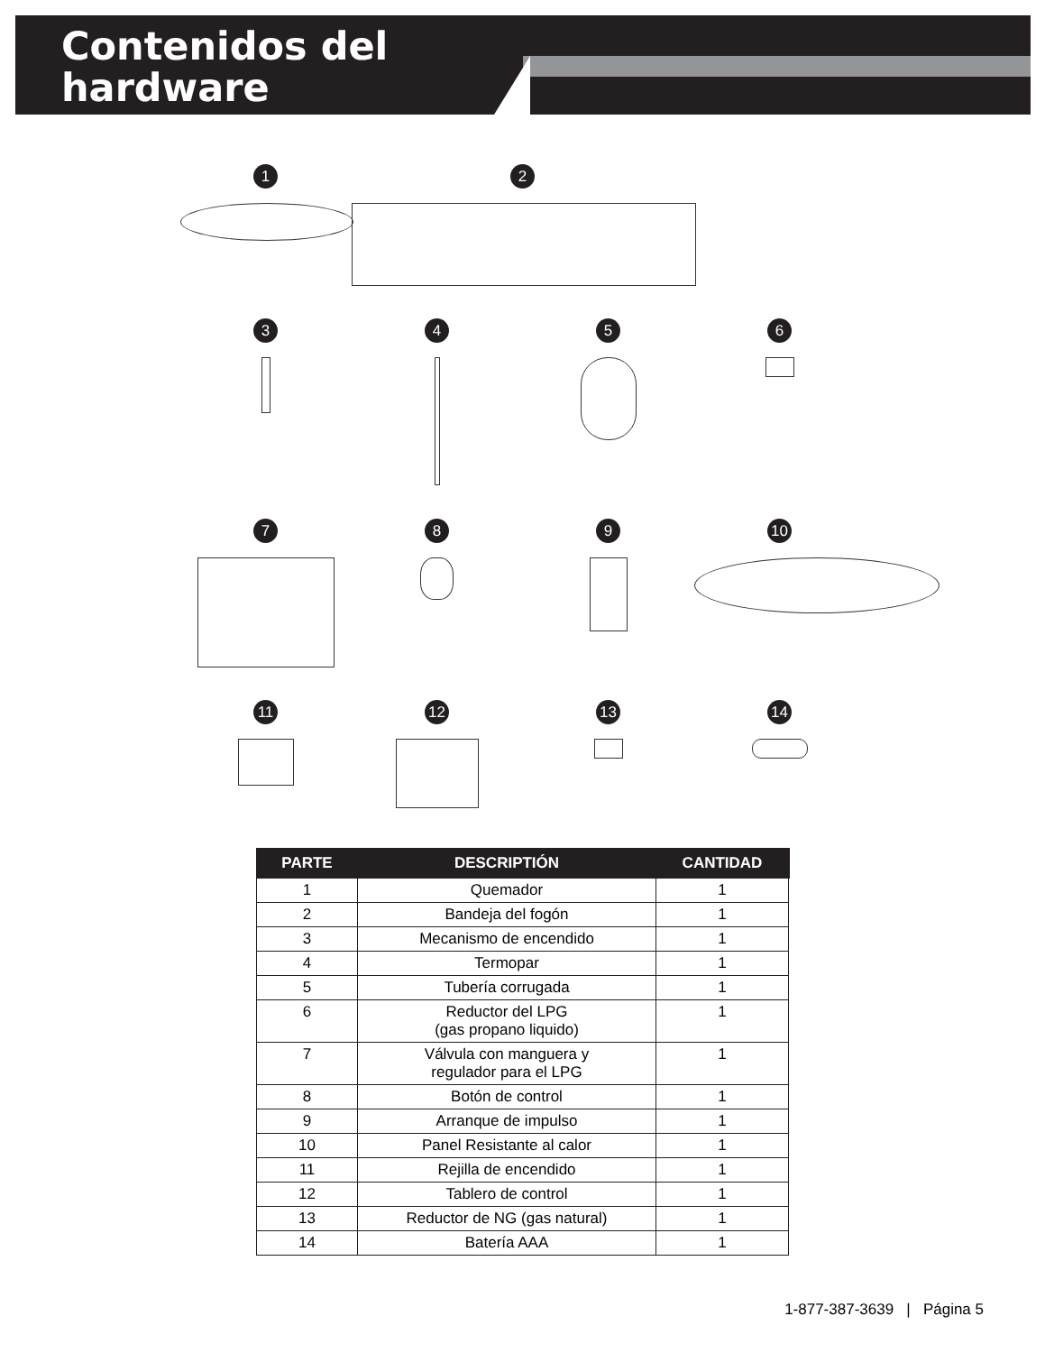Contenidos del
hardware
1
2
3
4
5
6
7
8
9
10
11
12
13
14
| PARTE | DESCRIPTIÓN | CANTIDAD |
| --- | --- | --- |
| 1 | Quemador | 1 |
| 2 | Bandeja del fogón | 1 |
| 3 | Mecanismo de encendido | 1 |
| 4 | Termopar | 1 |
| 5 | Tubería corrugada | 1 |
| 6 | Reductor del LPG (gas propano liquido) | 1 |
| 7 | Válvula con manguera y regulador para el LPG | 1 |
| 8 | Botón de control | 1 |
| 9 | Arranque de impulso | 1 |
| 10 | Panel Resistante al calor | 1 |
| 11 | Rejilla de encendido | 1 |
| 12 | Tablero de control | 1 |
| 13 | Reductor de NG (gas natural) | 1 |
| 14 | Batería AAA | 1 |
1-877-387-3639 | Página 5